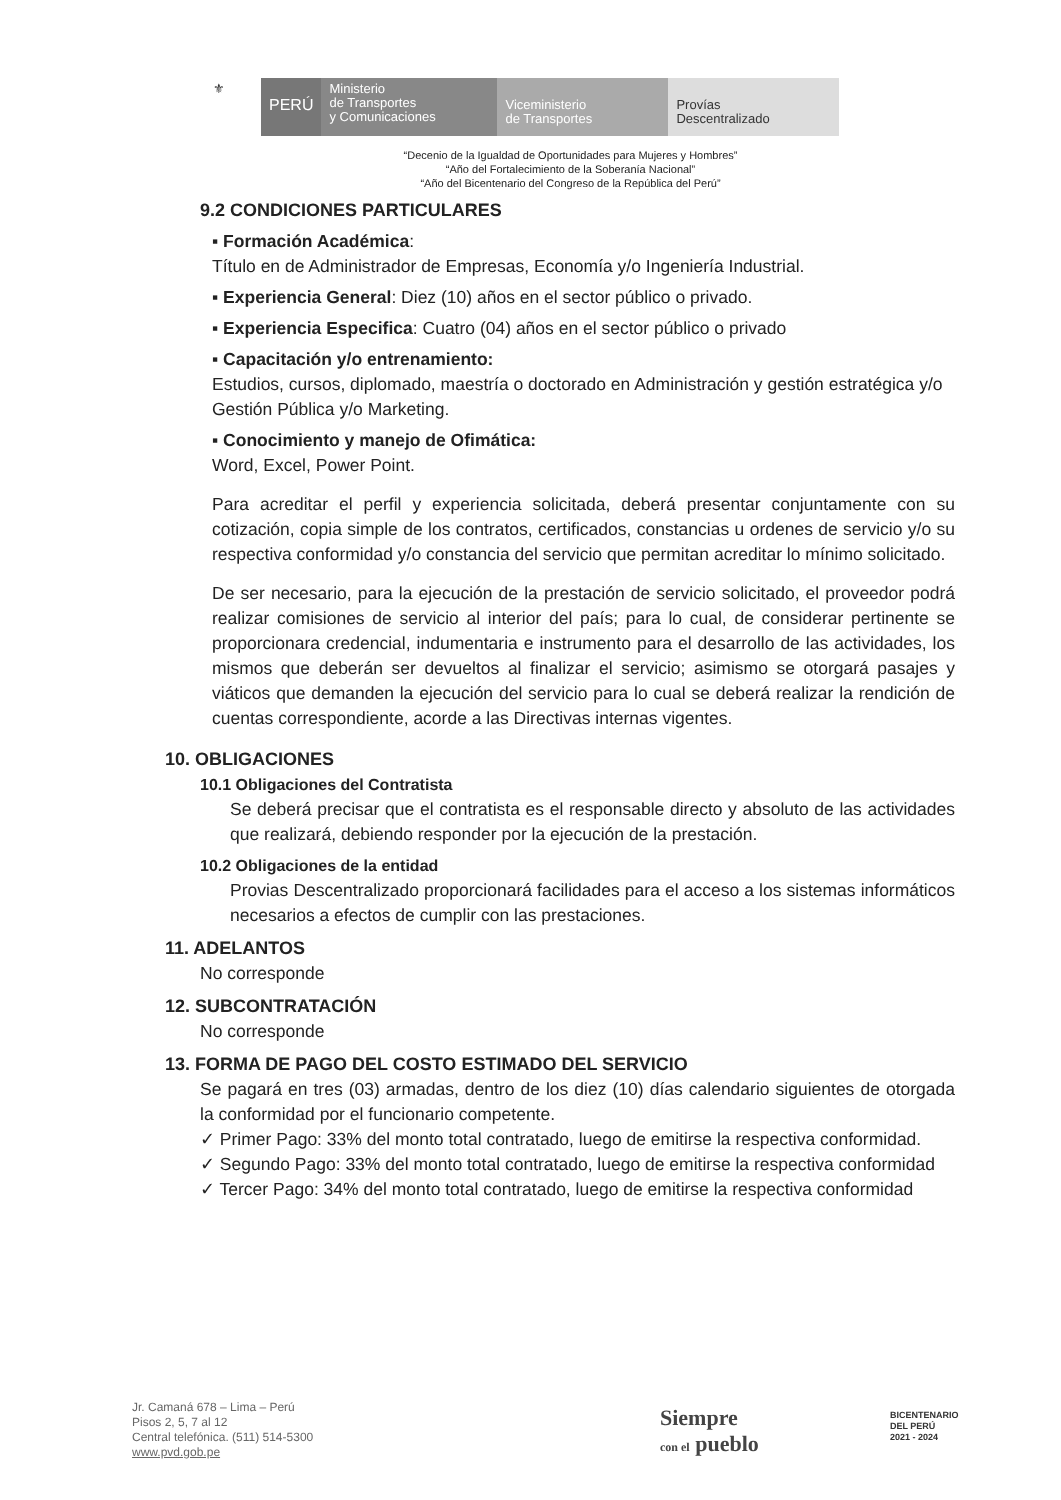⚜
PERÚ
Ministerio
de Transportes
y Comunicaciones
Viceministerio
de Transportes
Provías
Descentralizado
“Decenio de la Igualdad de Oportunidades para Mujeres y Hombres”
“Año del Fortalecimiento de la Soberanía Nacional”
“Año del Bicentenario del Congreso de la República del Perú”
9.2 CONDICIONES PARTICULARES
▪ Formación Académica:
Título en de Administrador de Empresas, Economía y/o Ingeniería Industrial.
▪ Experiencia General: Diez (10) años en el sector público o privado.
▪ Experiencia Especifica: Cuatro (04) años en el sector público o privado
▪ Capacitación y/o entrenamiento:
Estudios, cursos, diplomado, maestría o doctorado en Administración y gestión estratégica y/o Gestión Pública y/o Marketing.
▪ Conocimiento y manejo de Ofimática:
Word, Excel, Power Point.
Para acreditar el perfil y experiencia solicitada, deberá presentar conjuntamente con su cotización, copia simple de los contratos, certificados, constancias u ordenes de servicio y/o su respectiva conformidad y/o constancia del servicio que permitan acreditar lo mínimo solicitado.
De ser necesario, para la ejecución de la prestación de servicio solicitado, el proveedor podrá realizar comisiones de servicio al interior del país; para lo cual, de considerar pertinente se proporcionara credencial, indumentaria e instrumento para el desarrollo de las actividades, los mismos que deberán ser devueltos al finalizar el servicio; asimismo se otorgará pasajes y viáticos que demanden la ejecución del servicio para lo cual se deberá realizar la rendición de cuentas correspondiente, acorde a las Directivas internas vigentes.
10. OBLIGACIONES
10.1 Obligaciones del Contratista
Se deberá precisar que el contratista es el responsable directo y absoluto de las actividades que realizará, debiendo responder por la ejecución de la prestación.
10.2 Obligaciones de la entidad
Provias Descentralizado proporcionará facilidades para el acceso a los sistemas informáticos necesarios a efectos de cumplir con las prestaciones.
11. ADELANTOS
No corresponde
12. SUBCONTRATACIÓN
No corresponde
13. FORMA DE PAGO DEL COSTO ESTIMADO DEL SERVICIO
Se pagará en tres (03) armadas, dentro de los diez (10) días calendario siguientes de otorgada la conformidad por el funcionario competente.
✓ Primer Pago: 33% del monto total contratado, luego de emitirse la respectiva conformidad.
✓ Segundo Pago: 33% del monto total contratado, luego de emitirse la respectiva conformidad
✓ Tercer Pago: 34% del monto total contratado, luego de emitirse la respectiva conformidad
Jr. Camaná 678 – Lima – Perú
Pisos 2, 5, 7 al 12
Central telefónica. (511) 514-5300
www.pvd.gob.pe
Siempre
con el pueblo
BICENTENARIO
DEL PERÚ
2021 - 2024